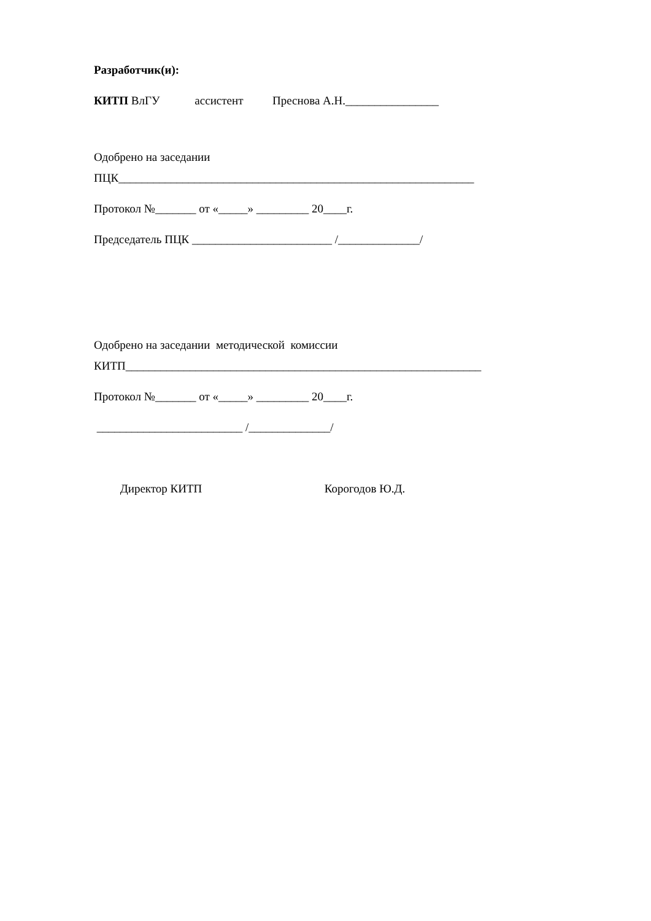Разработчик(и):
КИТП ВлГУ ассистент Преснова А.Н.________________
Одобрено на заседании
ПЦК_____________________________________________________________
Протокол №_______ от «_____» _________ 20____г.
Председатель ПЦК ________________________ /______________/
Одобрено на заседании методической комиссии
КИТП_____________________________________________________________
Протокол №_______ от «_____» _________ 20____г.
_________________________ /______________/
Директор КИТП Корогодов Ю.Д.